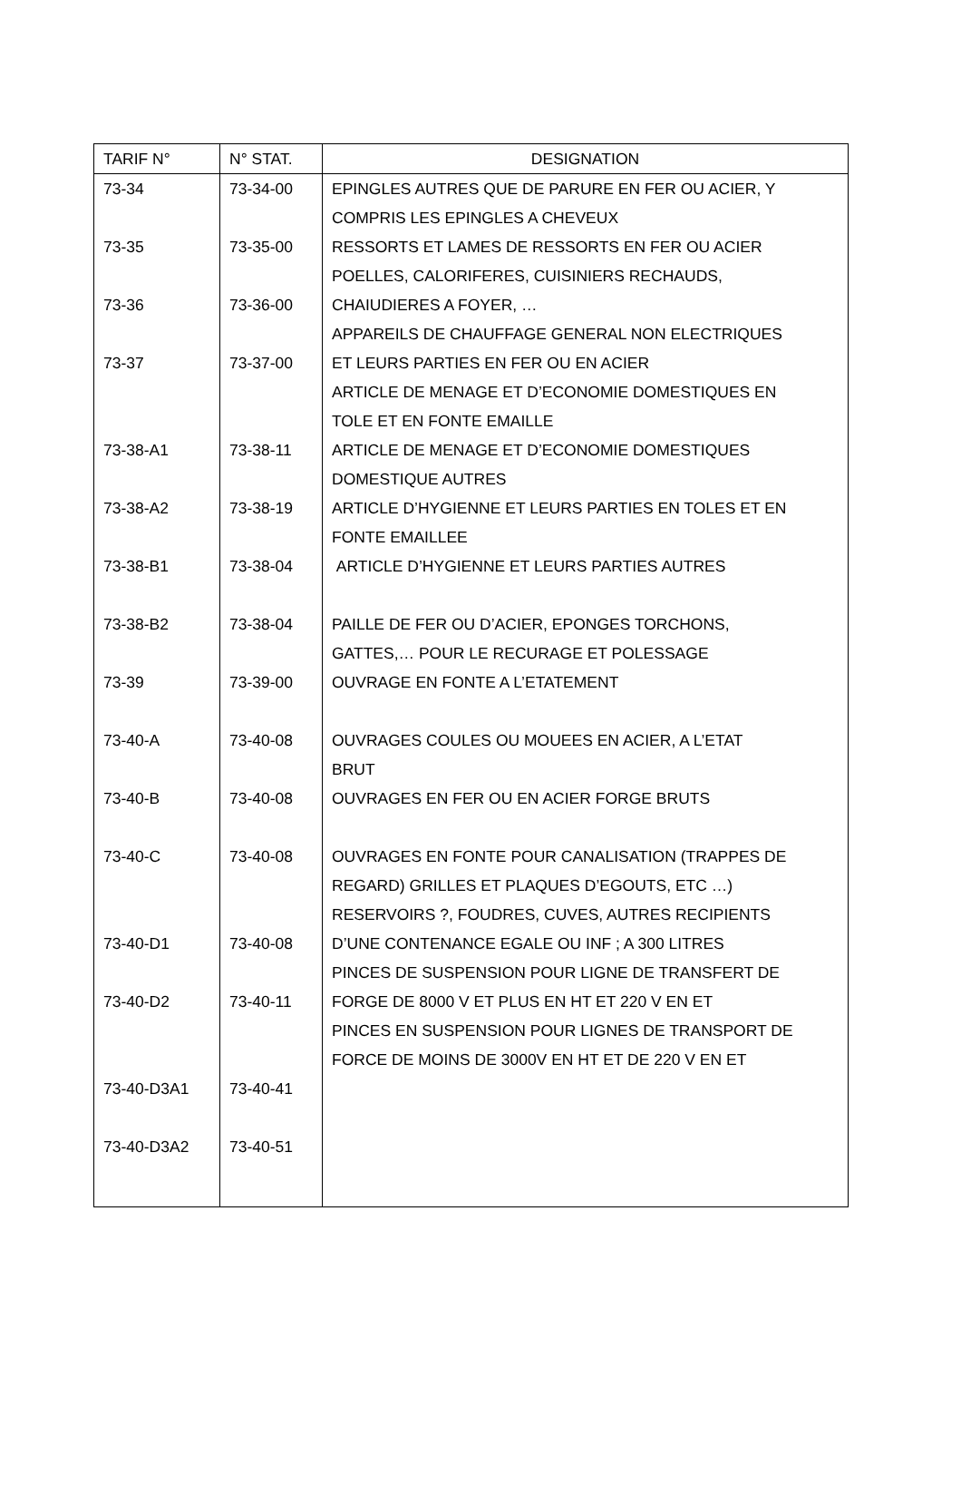| TARIF N° | N° STAT. | DESIGNATION |
| --- | --- | --- |
| 73-34 | 73-34-00 | EPINGLES AUTRES QUE DE PARURE EN FER OU ACIER, Y |
| | | COMPRIS LES EPINGLES A CHEVEUX |
| 73-35 | 73-35-00 | RESSORTS ET LAMES DE RESSORTS EN FER OU ACIER |
| | | POELLES, CALORIFERES, CUISINIERS RECHAUDS, |
| 73-36 | 73-36-00 | CHAIUDIERES A FOYER, … |
| | | APPAREILS DE CHAUFFAGE GENERAL NON ELECTRIQUES |
| 73-37 | 73-37-00 | ET LEURS PARTIES EN FER OU EN ACIER |
| | | ARTICLE DE MENAGE ET D’ECONOMIE DOMESTIQUES EN |
| | | TOLE ET EN FONTE EMAILLE |
| 73-38-A1 | 73-38-11 | ARTICLE DE MENAGE ET D’ECONOMIE DOMESTIQUES |
| | | DOMESTIQUE AUTRES |
| 73-38-A2 | 73-38-19 | ARTICLE D’HYGIENNE ET LEURS PARTIES EN TOLES ET EN |
| | | FONTE EMAILLEE |
| 73-38-B1 | 73-38-04 | ARTICLE D’HYGIENNE ET LEURS PARTIES AUTRES |
| 73-38-B2 | 73-38-04 | PAILLE DE FER OU D’ACIER, EPONGES TORCHONS, |
| | | GATTES,… POUR LE RECURAGE ET POLESSAGE |
| 73-39 | 73-39-00 | OUVRAGE EN FONTE A L’ETATEMENT |
| 73-40-A | 73-40-08 | OUVRAGES COULES OU MOUEES EN ACIER, A L’ETAT |
| | | BRUT |
| 73-40-B | 73-40-08 | OUVRAGES EN FER OU EN ACIER FORGE BRUTS |
| 73-40-C | 73-40-08 | OUVRAGES EN FONTE POUR CANALISATION (TRAPPES DE |
| | | REGARD) GRILLES ET PLAQUES D’EGOUTS, ETC …) |
| | | RESERVOIRS ?, FOUDRES, CUVES, AUTRES RECIPIENTS |
| 73-40-D1 | 73-40-08 | D’UNE CONTENANCE EGALE OU INF ; A 300 LITRES |
| | | PINCES DE SUSPENSION POUR LIGNE DE TRANSFERT DE |
| 73-40-D2 | 73-40-11 | FORGE DE 8000 V ET PLUS EN HT ET 220 V EN ET |
| | | PINCES EN SUSPENSION POUR LIGNES DE TRANSPORT DE |
| | | FORCE DE MOINS DE 3000V EN HT ET DE 220 V EN ET |
| 73-40-D3A1 | 73-40-41 | |
| 73-40-D3A2 | 73-40-51 | |